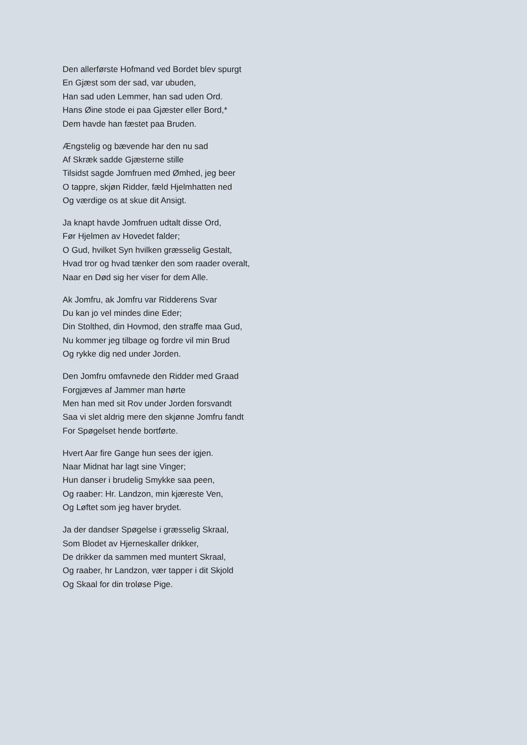Den allerførste Hofmand ved Bordet blev spurgt
En Gjæst som der sad, var ubuden,
Han sad uden Lemmer, han sad uden Ord.
Hans Øine stode ei paa Gjæster eller Bord,*
Dem havde han fæstet paa Bruden.
Ængstelig og bævende har den nu sad
Af Skræk sadde Gjæsterne stille
Tilsidst sagde Jomfruen med Ømhed, jeg beer
O tappre, skjøn Ridder, fæld Hjelmhatten ned
Og værdige os at skue dit Ansigt.
Ja knapt havde Jomfruen udtalt disse Ord,
Før Hjelmen av Hovedet falder;
O Gud, hvilket Syn hvilken græsselig Gestalt,
Hvad tror og hvad tænker den som raader overalt,
Naar en Død sig her viser for dem Alle.
Ak Jomfru, ak Jomfru var Ridderens Svar
Du kan jo vel mindes dine Eder;
Din Stolthed, din Hovmod, den straffe maa Gud,
Nu kommer jeg tilbage og fordre vil min Brud
Og rykke dig ned under Jorden.
Den Jomfru omfavnede den Ridder med Graad
Forgjæves af Jammer man hørte
Men han med sit Rov under Jorden forsvandt
Saa vi slet aldrig mere den skjønne Jomfru fandt
For Spøgelset hende bortførte.
Hvert Aar fire Gange hun sees der igjen.
Naar Midnat har lagt sine Vinger;
Hun danser i brudelig Smykke saa peen,
Og raaber: Hr. Landzon, min kjæreste Ven,
Og Løftet som jeg haver brydet.
Ja der dandser Spøgelse i græsselig Skraal,
Som Blodet av Hjerneskaller drikker,
De drikker da sammen med muntert Skraal,
Og raaber, hr Landzon, vær tapper i dit Skjold
Og Skaal for din troløse Pige.